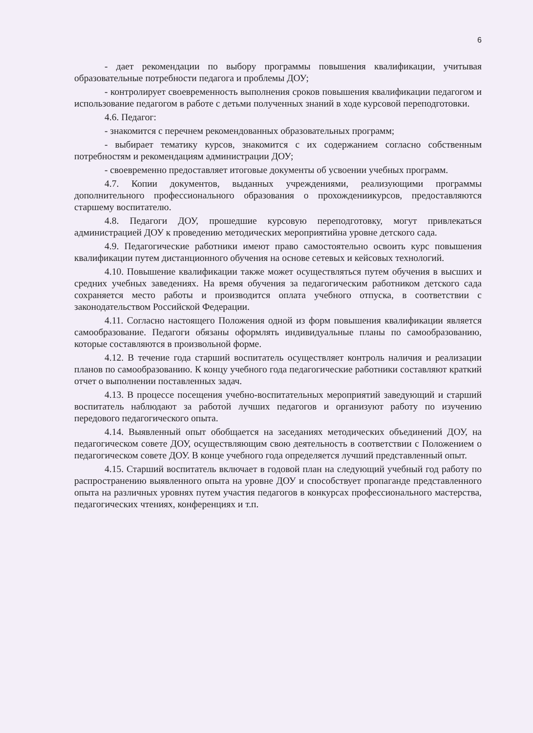6
- дает рекомендации по выбору программы повышения квалификации, учитывая образовательные потребности педагога и проблемы ДОУ;
- контролирует своевременность выполнения сроков повышения квалификации педагогом и использование педагогом в работе с детьми полученных знаний в ходе курсовой переподготовки.
4.6. Педагог:
- знакомится с перечнем рекомендованных образовательных программ;
- выбирает тематику курсов, знакомится с их содержанием согласно собственным потребностям и рекомендациям администрации ДОУ;
- своевременно предоставляет итоговые документы об усвоении учебных программ.
4.7. Копии документов, выданных учреждениями, реализующими программы дополнительного профессионального образования о прохождениикурсов, предоставляются старшему воспитателю.
4.8. Педагоги ДОУ, прошедшие курсовую переподготовку, могут привлекаться администрацией ДОУ к проведению методических мероприятийна уровне детского сада.
4.9. Педагогические работники имеют право самостоятельно освоить курс повышения квалификации путем дистанционного обучения на основе сетевых и кейсовых технологий.
4.10. Повышение квалификации также может осуществляться путем обучения в высших и средних учебных заведениях. На время обучения за педагогическим работником детского сада сохраняется место работы и производится оплата учебного отпуска, в соответствии с законодательством Российской Федерации.
4.11. Согласно настоящего Положения одной из форм повышения квалификации является самообразование. Педагоги обязаны оформлять индивидуальные планы по самообразованию, которые составляются в произвольной форме.
4.12. В течение года старший воспитатель осуществляет контроль наличия и реализации планов по самообразованию. К концу учебного года педагогические работники составляют краткий отчет о выполнении поставленных задач.
4.13. В процессе посещения учебно-воспитательных мероприятий заведующий и старший воспитатель наблюдают за работой лучших педагогов и организуют работу по изучению передового педагогического опыта.
4.14. Выявленный опыт обобщается на заседаниях методических объединений ДОУ, на педагогическом совете ДОУ, осуществляющим свою деятельность в соответствии с Положением о педагогическом совете ДОУ. В конце учебного года определяется лучший представленный опыт.
4.15. Старший воспитатель включает в годовой план на следующий учебный год работу по распространению выявленного опыта на уровне ДОУ и способствует пропаганде представленного опыта на различных уровнях путем участия педагогов в конкурсах профессионального мастерства, педагогических чтениях, конференциях и т.п.